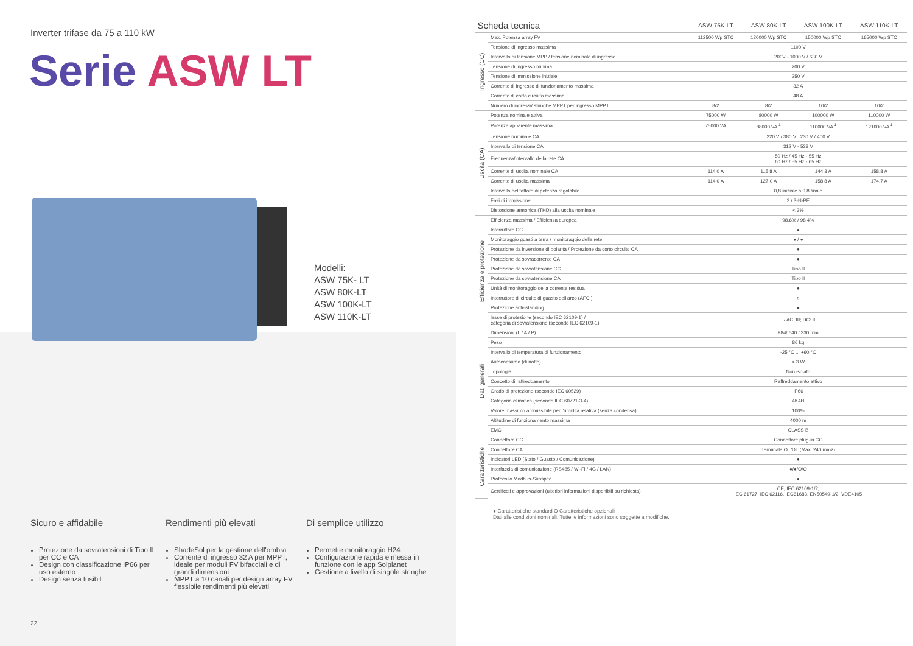Inverter trifase da 75 a 110 kW
Serie ASW LT
Modelli:
ASW 75K- LT
ASW 80K-LT
ASW 100K-LT
ASW 110K-LT
Sicuro e affidabile
Protezione da sovratensioni di Tipo II per CC e CA
Design con classificazione IP66 per uso esterno
Design senza fusibili
Rendimenti più elevati
ShadeSol per la gestione dell'ombra
Corrente di ingresso 32 A per MPPT, ideale per moduli FV bifacciali e di grandi dimensioni
MPPT a 10 canali per design array FV flessibile rendimenti più elevati
Di semplice utilizzo
Permette monitoraggio H24
Configurazione rapida e messa in funzione con le app Solplanet
Gestione a livello di singole stringhe
22
| Scheda tecnica | | ASW 75K-LT | ASW 80K-LT | ASW 100K-LT | ASW 110K-LT |
| --- | --- | --- | --- | --- | --- |
| Ingresso (CC) | Max. Potenza array FV | 112500 Wp STC | 120000 Wp STC | 150000 Wp STC | 165000 Wp STC |
| | Tensione di ingresso massima | 1100 V | | | |
| | Intervallo di tensione MPP / tensione nominale di ingresso | 200V - 1000 V / 630 V | | | |
| | Tensione di ingresso minima | 200 V | | | |
| | Tensione di immissione iniziale | 250 V | | | |
| | Corrente di ingresso di funzionamento massima | 32 A | | | |
| | Corrente di corto circuito massima | 48 A | | | |
| | Numero di ingressi/ stringhe MPPT per ingresso MPPT | 8/2 | 8/2 | 10/2 | 10/2 |
| Uscita (CA) | Potenza nominale attiva | 75000 W | 80000 W | 100000 W | 110000 W |
| | Potenza apparente massima | 75000 VA | 88000 VA <sup>1</sup> | 110000 VA <sup>1</sup> | 121000 VA <sup>1</sup> |
| | Tensione nominale CA | 220 V / 380 V 230 V / 400 V | | | |
| | Intervallo di tensione CA | 312 V - 528 V | | | |
| | Frequenza/intervallo della rete CA | 50 Hz / 45 Hz - 55 Hz 60 Hz / 55 Hz - 65 Hz | | | |
| | Corrente di uscita nominale CA | 114.0 A | 115.8 A | 144.3 A | 158.8 A |
| | Corrente di uscita massima | 114.0 A | 127.0 A | 158.8 A | 174.7 A |
| | Intervallo del fattore di potenza regolabile | 0,8 iniziale a 0,8 finale | | | |
| | Fasi di immissione | 3 / 3-N-PE | | | |
| | Distorsione armonica (THD) alla uscita nominale | < 3% | | | |
| Efficienza e protezione | Efficienza massima / Efficienza europea | 98.6% / 98.4% | | | |
| | Interruttore CC | ● | | | |
| | Monitoraggio guasti a terra / monitoraggio della rete | ● / ● | | | |
| | Protezione da inversione di polarità / Protezione da corto circuito CA | ● | | | |
| | Protezione da sovracorrente CA | ● | | | |
| | Protezione da sovratensione CC | Tipo II | | | |
| | Protezione da sovratensione CA | Tipo II | | | |
| | Unità di monitoraggio della corrente residua | ● | | | |
| | Interruttore di circuito di guasto dell'arco (AFCI) | ○ | | | |
| | Protezione anti-islanding | ● | | | |
| | lasse di protezione (secondo IEC 62109-1) / categoria di sovratensione (secondo IEC 62109-1) | I / AC: III; DC: II | | | |
| Dati generali | Dimensioni (L / A / P) | 984/ 640 / 330 mm | | | |
| | Peso | 86 kg | | | |
| | Intervallo di temperatura di funzionamento | -25 °C ... +60 °C | | | |
| | Autoconsumo (di notte) | < 3 W | | | |
| | Topologia | Non isolato | | | |
| | Concetto di raffreddamento | Raffreddamento attivo | | | |
| | Grado di protezione (secondo IEC 60529) | IP66 | | | |
| | Categoria climatica (secondo IEC 60721-3-4) | 4K4H | | | |
| | Valore massimo ammissibile per l'umidità relativa (senza condensa) | 100% | | | |
| | Altitudine di funzionamento massima | 4000 m | | | |
| | EMC | CLASS B | | | |
| Caratteristiche | Connettore CC | Connettore plug-in CC | | | |
| | Connettore CA | Terminale OT/DT (Max. 240 mm2) | | | |
| | Indicatori LED (Stato / Guasto / Comunicazione) | ● | | | |
| | Interfaccia di comunicazione (RS485 / Wi-Fi / 4G / LAN) | ●/●/O/O | | | |
| | Protocollo Modbus-Sunspec | ● | | | |
| | Certificati e approvazioni (ulteriori informazioni disponibili su richiesta) | CE, IEC 62109-1/2, IEC 61727, IEC 62116, IEC61683, EN50549-1/2, VDE4105 | | | |
● Caratteristiche standard O Caratteristiche opzionali
Dati alle condizioni nominali. Tutte le informazioni sono soggette a modifiche.